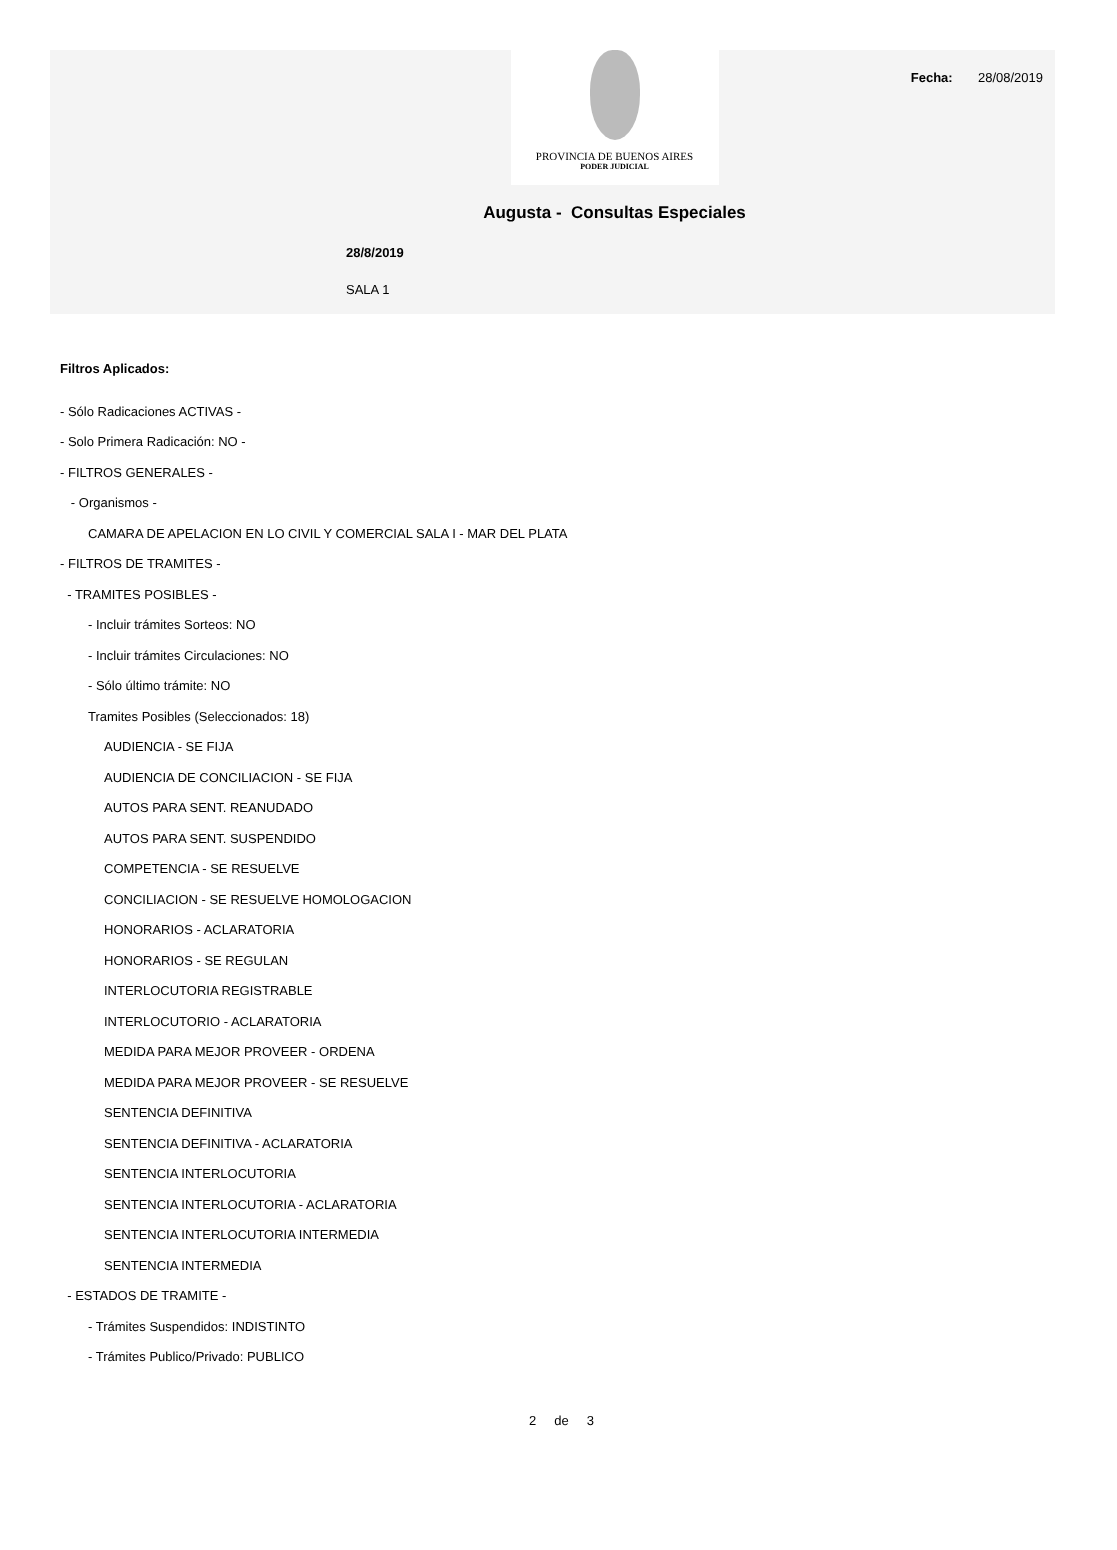Fecha: 28/08/2019
PROVINCIA DE BUENOS AIRES
PODER JUDICIAL
Augusta - Consultas Especiales
28/8/2019
SALA 1
Filtros Aplicados:
- Sólo Radicaciones ACTIVAS -
- Solo Primera Radicación: NO -
- FILTROS GENERALES -
- Organismos -
CAMARA DE APELACION EN LO CIVIL Y COMERCIAL SALA I - MAR DEL PLATA
- FILTROS DE TRAMITES -
- TRAMITES POSIBLES -
- Incluir trámites Sorteos: NO
- Incluir trámites Circulaciones: NO
- Sólo último trámite: NO
Tramites Posibles (Seleccionados: 18)
AUDIENCIA - SE FIJA
AUDIENCIA DE CONCILIACION - SE FIJA
AUTOS PARA SENT. REANUDADO
AUTOS PARA SENT. SUSPENDIDO
COMPETENCIA - SE RESUELVE
CONCILIACION - SE RESUELVE HOMOLOGACION
HONORARIOS - ACLARATORIA
HONORARIOS - SE REGULAN
INTERLOCUTORIA REGISTRABLE
INTERLOCUTORIO - ACLARATORIA
MEDIDA PARA MEJOR PROVEER - ORDENA
MEDIDA PARA MEJOR PROVEER - SE RESUELVE
SENTENCIA DEFINITIVA
SENTENCIA DEFINITIVA - ACLARATORIA
SENTENCIA INTERLOCUTORIA
SENTENCIA INTERLOCUTORIA - ACLARATORIA
SENTENCIA INTERLOCUTORIA INTERMEDIA
SENTENCIA INTERMEDIA
- ESTADOS DE TRAMITE -
- Trámites Suspendidos: INDISTINTO
- Trámites Publico/Privado: PUBLICO
2 de 3